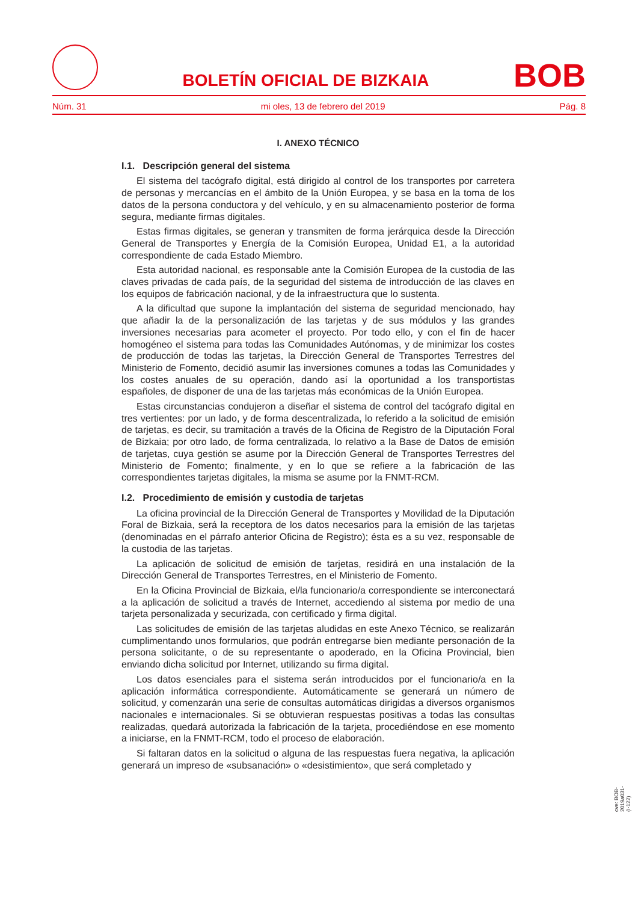BOLETÍN OFICIAL DE BIZKAIA
BOB
Núm. 31 mi oles, 13 de febrero del 2019 Pág. 8
I. ANEXO TÉCNICO
I.1. Descripción general del sistema
El sistema del tacógrafo digital, está dirigido al control de los transportes por carretera de personas y mercancías en el ámbito de la Unión Europea, y se basa en la toma de los datos de la persona conductora y del vehículo, y en su almacenamiento posterior de forma segura, mediante firmas digitales.
Estas firmas digitales, se generan y transmiten de forma jerárquica desde la Dirección General de Transportes y Energía de la Comisión Europea, Unidad E1, a la autoridad correspondiente de cada Estado Miembro.
Esta autoridad nacional, es responsable ante la Comisión Europea de la custodia de las claves privadas de cada país, de la seguridad del sistema de introducción de las claves en los equipos de fabricación nacional, y de la infraestructura que lo sustenta.
A la dificultad que supone la implantación del sistema de seguridad mencionado, hay que añadir la de la personalización de las tarjetas y de sus módulos y las grandes inversiones necesarias para acometer el proyecto. Por todo ello, y con el fin de hacer homogéneo el sistema para todas las Comunidades Autónomas, y de minimizar los costes de producción de todas las tarjetas, la Dirección General de Transportes Terrestres del Ministerio de Fomento, decidió asumir las inversiones comunes a todas las Comunidades y los costes anuales de su operación, dando así la oportunidad a los transportistas españoles, de disponer de una de las tarjetas más económicas de la Unión Europea.
Estas circunstancias condujeron a diseñar el sistema de control del tacógrafo digital en tres vertientes: por un lado, y de forma descentralizada, lo referido a la solicitud de emisión de tarjetas, es decir, su tramitación a través de la Oficina de Registro de la Diputación Foral de Bizkaia; por otro lado, de forma centralizada, lo relativo a la Base de Datos de emisión de tarjetas, cuya gestión se asume por la Dirección General de Transportes Terrestres del Ministerio de Fomento; finalmente, y en lo que se refiere a la fabricación de las correspondientes tarjetas digitales, la misma se asume por la FNMT-RCM.
I.2. Procedimiento de emisión y custodia de tarjetas
La oficina provincial de la Dirección General de Transportes y Movilidad de la Diputación Foral de Bizkaia, será la receptora de los datos necesarios para la emisión de las tarjetas (denominadas en el párrafo anterior Oficina de Registro); ésta es a su vez, responsable de la custodia de las tarjetas.
La aplicación de solicitud de emisión de tarjetas, residirá en una instalación de la Dirección General de Transportes Terrestres, en el Ministerio de Fomento.
En la Oficina Provincial de Bizkaia, el/la funcionario/a correspondiente se interconectará a la aplicación de solicitud a través de Internet, accediendo al sistema por medio de una tarjeta personalizada y securizada, con certificado y firma digital.
Las solicitudes de emisión de las tarjetas aludidas en este Anexo Técnico, se realizarán cumplimentando unos formularios, que podrán entregarse bien mediante personación de la persona solicitante, o de su representante o apoderado, en la Oficina Provincial, bien enviando dicha solicitud por Internet, utilizando su firma digital.
Los datos esenciales para el sistema serán introducidos por el funcionario/a en la aplicación informática correspondiente. Automáticamente se generará un número de solicitud, y comenzarán una serie de consultas automáticas dirigidas a diversos organismos nacionales e internacionales. Si se obtuvieran respuestas positivas a todas las consultas realizadas, quedará autorizada la fabricación de la tarjeta, procediéndose en ese momento a iniciarse, en la FNMT-RCM, todo el proceso de elaboración.
Si faltaran datos en la solicitud o alguna de las respuestas fuera negativa, la aplicación generará un impreso de «subsanación» o «desistimiento», que será completado y
cve: BOB-2019a031-(I-122)